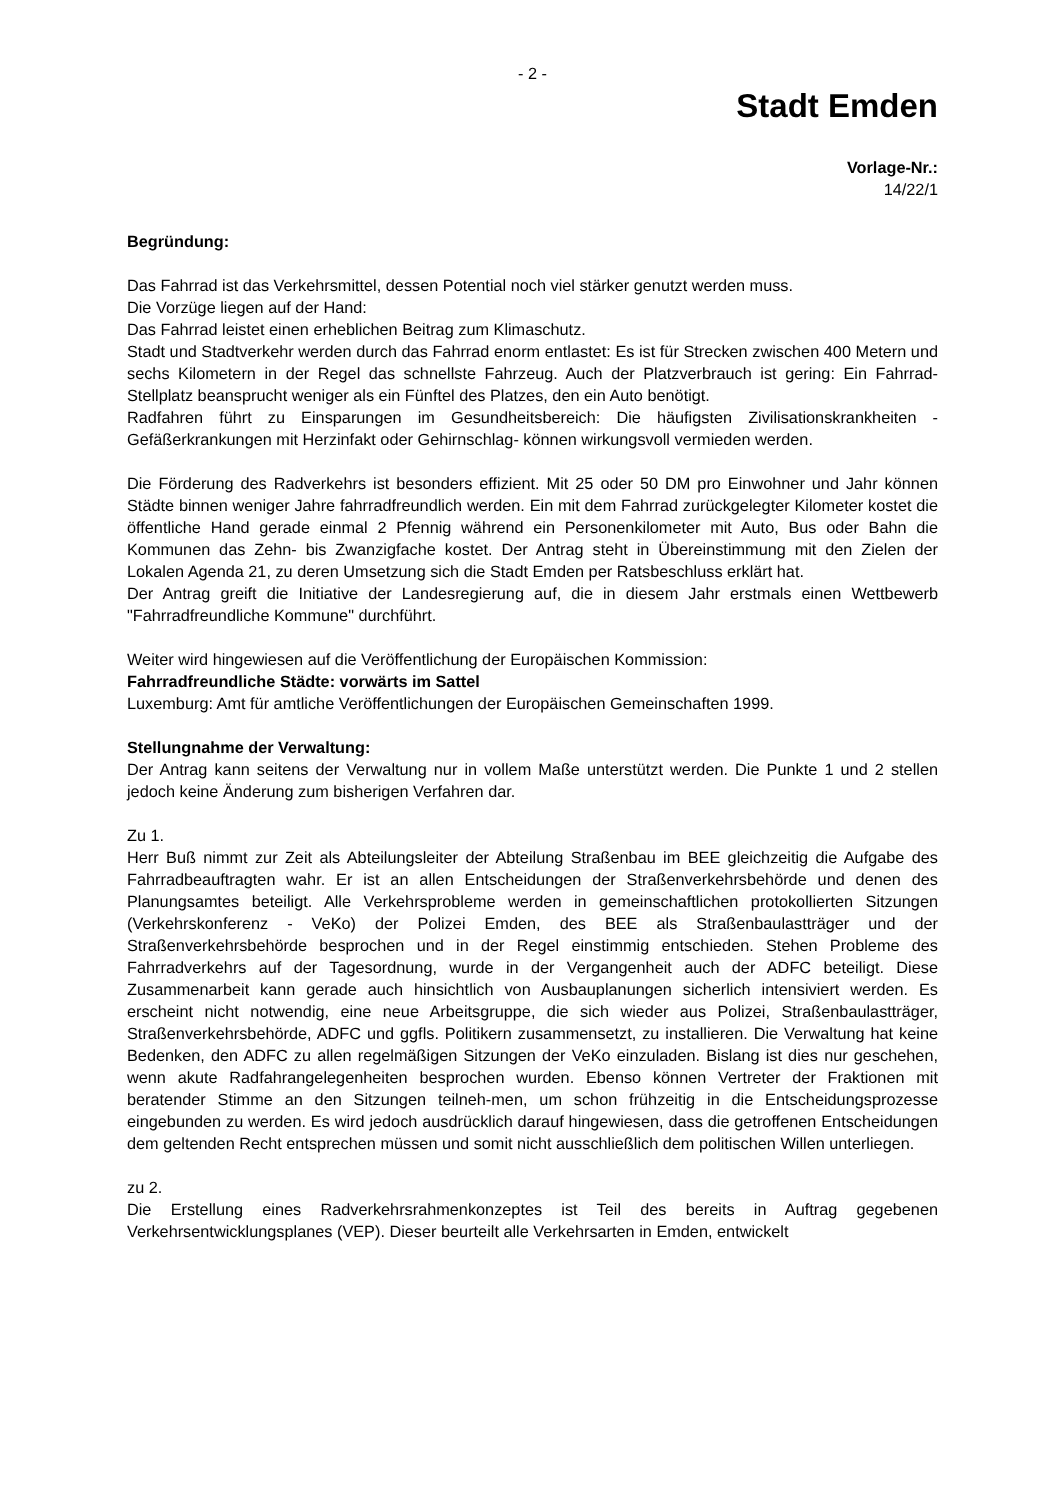- 2 -
Stadt Emden
Vorlage-Nr.:
14/22/1
Begründung:
Das Fahrrad ist das Verkehrsmittel, dessen Potential noch viel stärker genutzt werden muss.
Die Vorzüge liegen auf der Hand:
Das Fahrrad leistet einen erheblichen Beitrag zum Klimaschutz.
Stadt und Stadtverkehr werden durch das Fahrrad enorm entlastet: Es ist für Strecken zwischen 400 Metern und sechs Kilometern in der Regel das schnellste Fahrzeug. Auch der Platzverbrauch ist gering: Ein Fahrrad-Stellplatz beansprucht weniger als ein Fünftel des Platzes, den ein Auto benötigt.
Radfahren führt zu Einsparungen im Gesundheitsbereich: Die häufigsten Zivilisationskrankheiten -Gefäßerkrankungen mit Herzinfakt oder Gehirnschlag- können wirkungsvoll vermieden werden.
Die Förderung des Radverkehrs ist besonders effizient. Mit 25 oder 50 DM pro Einwohner und Jahr können Städte binnen weniger Jahre fahrradfreundlich werden. Ein mit dem Fahrrad zurückgelegter Kilometer kostet die öffentliche Hand gerade einmal 2 Pfennig während ein Personenkilometer mit Auto, Bus oder Bahn die Kommunen das Zehn- bis Zwanzigfache kostet. Der Antrag steht in Übereinstimmung mit den Zielen der Lokalen Agenda 21, zu deren Umsetzung sich die Stadt Emden per Ratsbeschluss erklärt hat.
Der Antrag greift die Initiative der Landesregierung auf, die in diesem Jahr erstmals einen Wettbewerb "Fahrradfreundliche Kommune" durchführt.
Weiter wird hingewiesen auf die Veröffentlichung der Europäischen Kommission:
Fahrradfreundliche Städte: vorwärts im Sattel
Luxemburg: Amt für amtliche Veröffentlichungen der Europäischen Gemeinschaften 1999.
Stellungnahme der Verwaltung:
Der Antrag kann seitens der Verwaltung nur in vollem Maße unterstützt werden. Die Punkte 1 und 2 stellen jedoch keine Änderung zum bisherigen Verfahren dar.
Zu 1.
Herr Buß nimmt zur Zeit als Abteilungsleiter der Abteilung Straßenbau im BEE gleichzeitig die Aufgabe des Fahrradbeauftragten wahr. Er ist an allen Entscheidungen der Straßenverkehrsbehörde und denen des Planungsamtes beteiligt. Alle Verkehrsprobleme werden in gemeinschaftlichen protokollierten Sitzungen (Verkehrskonferenz - VeKo) der Polizei Emden, des BEE als Straßenbaulastträger und der Straßenverkehrsbehörde besprochen und in der Regel einstimmig entschieden. Stehen Probleme des Fahrradverkehrs auf der Tagesordnung, wurde in der Vergangenheit auch der ADFC beteiligt. Diese Zusammenarbeit kann gerade auch hinsichtlich von Ausbauplanungen sicherlich intensiviert werden. Es erscheint nicht notwendig, eine neue Arbeitsgruppe, die sich wieder aus Polizei, Straßenbaulastträger, Straßenverkehrsbehörde, ADFC und ggfls. Politikern zusammensetzt, zu installieren. Die Verwaltung hat keine Bedenken, den ADFC zu allen regelmäßigen Sitzungen der VeKo einzuladen. Bislang ist dies nur geschehen, wenn akute Radfahrangelegenheiten besprochen wurden. Ebenso können Vertreter der Fraktionen mit beratender Stimme an den Sitzungen teilneh-men, um schon frühzeitig in die Entscheidungsprozesse eingebunden zu werden. Es wird jedoch ausdrücklich darauf hingewiesen, dass die getroffenen Entscheidungen dem geltenden Recht entsprechen müssen und somit nicht ausschließlich dem politischen Willen unterliegen.
zu 2.
Die Erstellung eines Radverkehrsrahmenkonzeptes ist Teil des bereits in Auftrag gegebenen Verkehrsentwicklungsplanes (VEP). Dieser beurteilt alle Verkehrsarten in Emden, entwickelt